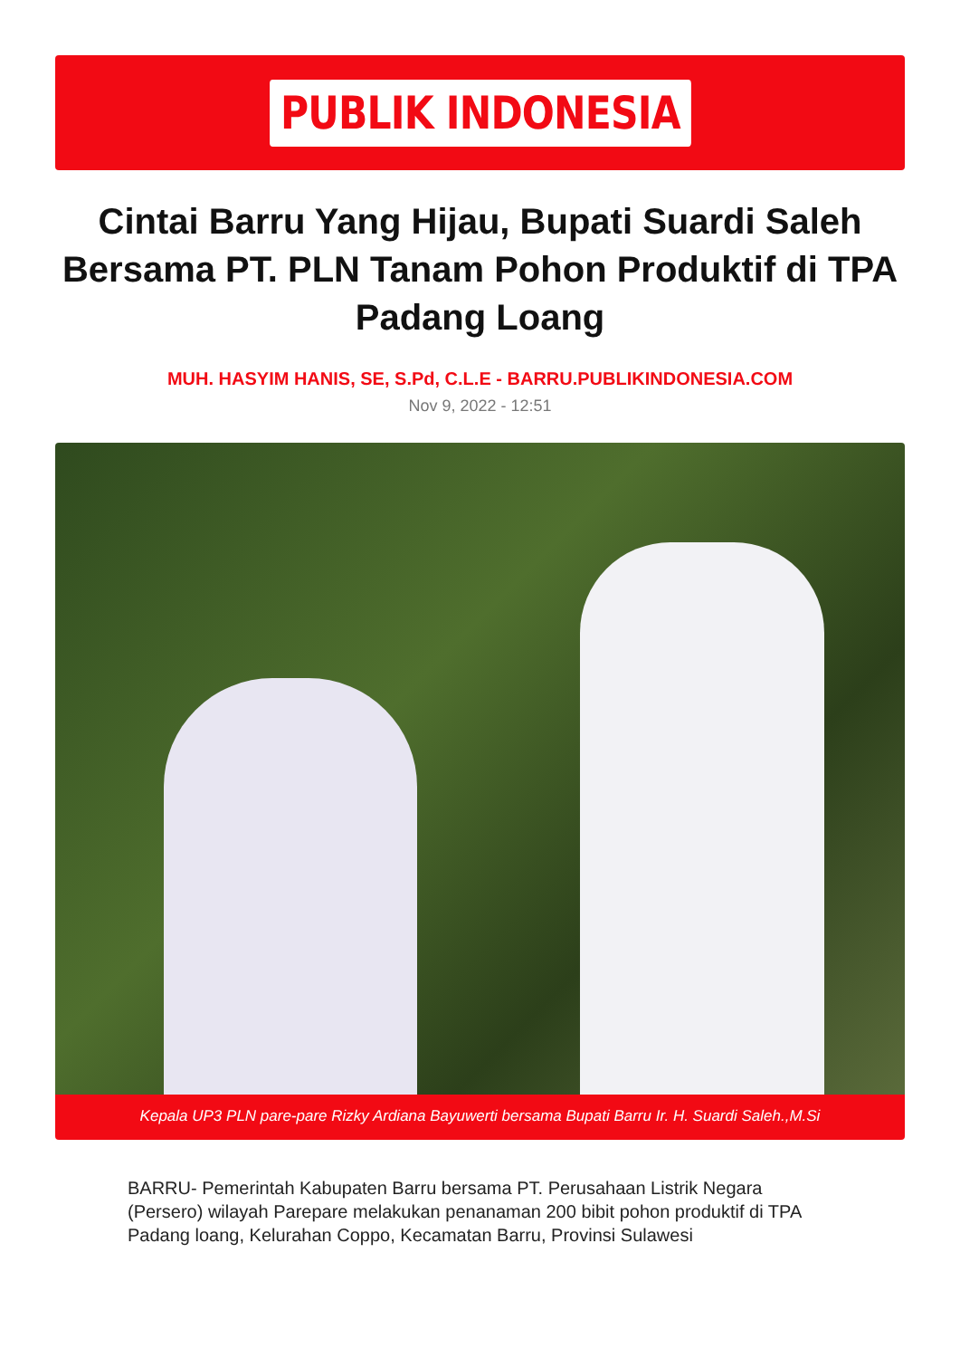PUBLIK INDONESIA
Cintai Barru Yang Hijau, Bupati Suardi Saleh Bersama PT. PLN Tanam Pohon Produktif di TPA Padang Loang
MUH. HASYIM HANIS, SE, S.Pd, C.L.E - BARRU.PUBLIKINDONESIA.COM
Nov 9, 2022 - 12:51
Kepala UP3 PLN pare-pare Rizky Ardiana Bayuwerti bersama Bupati Barru Ir. H. Suardi Saleh.,M.Si
BARRU- Pemerintah Kabupaten Barru bersama PT. Perusahaan Listrik Negara (Persero) wilayah Parepare melakukan penanaman 200 bibit pohon produktif di TPA Padang loang, Kelurahan Coppo, Kecamatan Barru, Provinsi Sulawesi